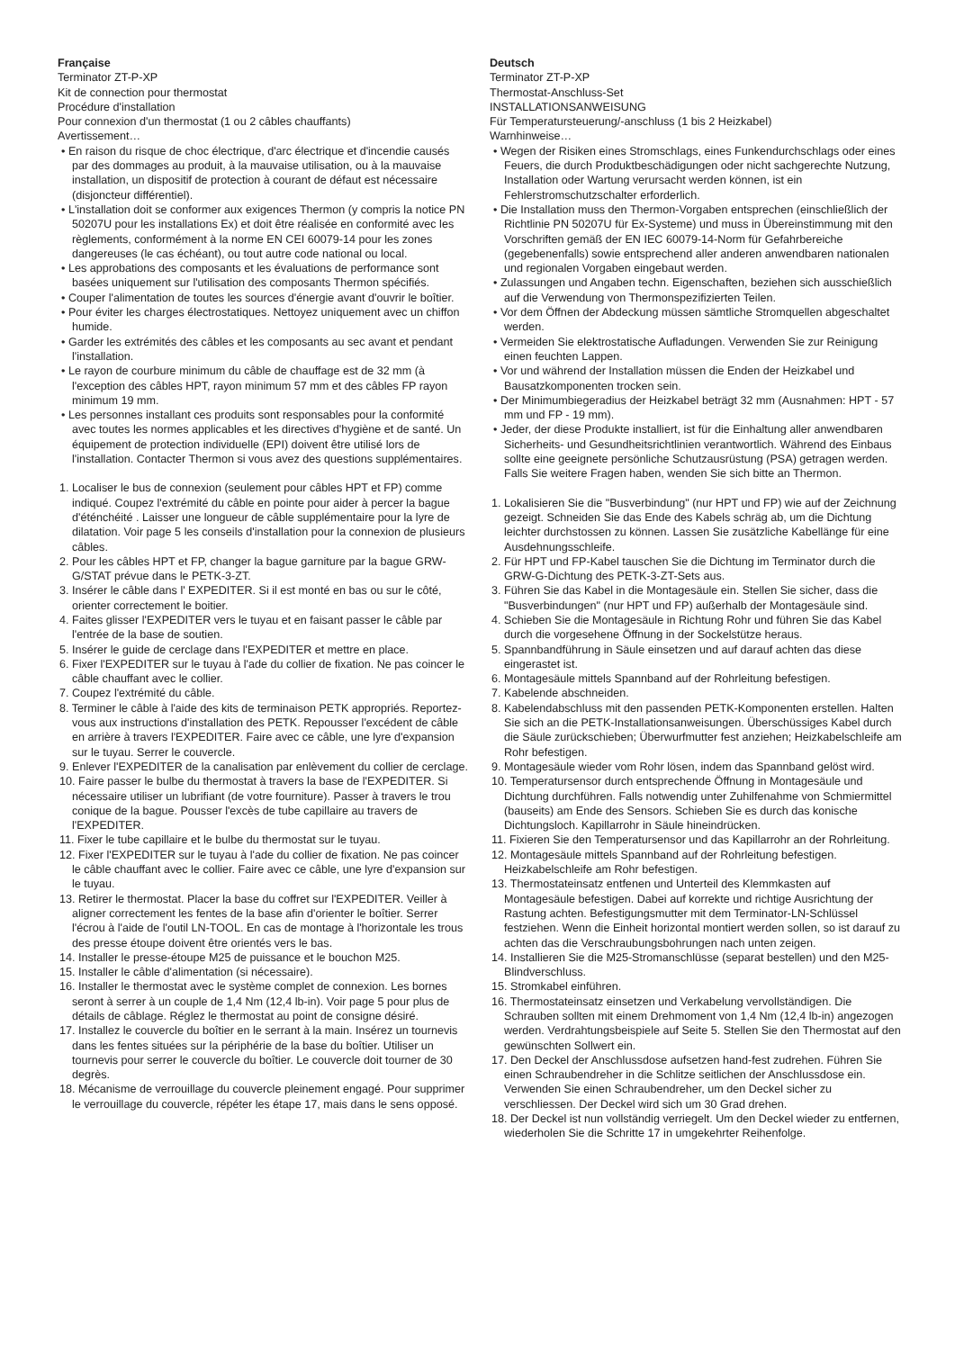Française
Terminator ZT-P-XP
Kit de connection pour thermostat
Procédure d'installation
Pour connexion d'un thermostat (1 ou 2 câbles chauffants)
Avertissement…
• En raison du risque de choc électrique, d'arc électrique et d'incendie causés par des dommages au produit, à la mauvaise utilisation, ou à la mauvaise installation, un dispositif de protection à courant de défaut est nécessaire (disjoncteur différentiel).
• L'installation doit se conformer aux exigences Thermon (y compris la notice PN 50207U pour les installations Ex) et doit être réalisée en conformité avec les règlements, conformément à la norme EN CEI 60079-14 pour les zones dangereuses (le cas échéant), ou tout autre code national ou local.
• Les approbations des composants et les évaluations de performance sont basées uniquement sur l'utilisation des composants Thermon spécifiés.
• Couper l'alimentation de toutes les sources d'énergie avant d'ouvrir le boîtier.
• Pour éviter les charges électrostatiques. Nettoyez uniquement avec un chiffon humide.
• Garder les extrémités des câbles et les composants au sec avant et pendant l'installation.
• Le rayon de courbure minimum du câble de chauffage est de 32 mm (à l'exception des câbles HPT, rayon minimum 57 mm et des câbles FP rayon minimum 19 mm.
• Les personnes installant ces produits sont responsables pour la conformité avec toutes les normes applicables et les directives d'hygiène et de santé. Un équipement de protection individuelle (EPI) doivent être utilisé lors de l'installation. Contacter Thermon si vous avez des questions supplémentaires.
1. Localiser le bus de connexion (seulement pour câbles HPT et FP) comme indiqué. Coupez l'extrémité du câble en pointe pour aider à percer la bague d'éténchéité . Laisser une longueur de câble supplémentaire pour la lyre de dilatation. Voir page 5 les conseils d'installation pour la connexion de plusieurs câbles.
2. Pour les câbles HPT et FP, changer la bague garniture par la bague GRW-G/STAT prévue dans le PETK-3-ZT.
3. Insérer le câble dans l' EXPEDITER. Si il est monté en bas ou sur le côté, orienter correctement le boitier.
4. Faites glisser l'EXPEDITER vers le tuyau et en faisant passer le câble par l'entrée de la base de soutien.
5. Insérer le guide de cerclage dans l'EXPEDITER et mettre en place.
6. Fixer l'EXPEDITER sur le tuyau à l'ade du collier de fixation. Ne pas coincer le câble chauffant avec le collier.
7. Coupez l'extrémité du câble.
8. Terminer le câble à l'aide des kits de terminaison PETK appropriés. Reportez-vous aux instructions d'installation des PETK. Repousser l'excédent de câble en arrière à travers l'EXPEDITER. Faire avec ce câble, une lyre d'expansion sur le tuyau. Serrer le couvercle.
9. Enlever l'EXPEDITER de la canalisation par enlèvement du collier de cerclage.
10. Faire passer le bulbe du thermostat à travers la base de l'EXPEDITER. Si nécessaire utiliser un lubrifiant (de votre fourniture). Passer à travers le trou conique de la bague. Pousser l'excès de tube capillaire au travers de l'EXPEDITER.
11. Fixer le tube capillaire et le bulbe du thermostat sur le tuyau.
12. Fixer l'EXPEDITER sur le tuyau à l'ade du collier de fixation. Ne pas coincer le câble chauffant avec le collier. Faire avec ce câble, une lyre d'expansion sur le tuyau.
13. Retirer le thermostat. Placer la base du coffret sur l'EXPEDITER. Veiller à aligner correctement les fentes de la base afin d'orienter le boîtier. Serrer l'écrou à l'aide de l'outil LN-TOOL. En cas de montage à l'horizontale les trous des presse étoupe doivent être orientés vers le bas.
14. Installer le presse-étoupe M25 de puissance et le bouchon M25.
15. Installer le câble d'alimentation (si nécessaire).
16. Installer le thermostat avec le système complet de connexion. Les bornes seront à serrer à un couple de 1,4 Nm (12,4 lb-in). Voir page 5 pour plus de détails de câblage. Réglez le thermostat au point de consigne désiré.
17. Installez le couvercle du boîtier en le serrant à la main. Insérez un tournevis dans les fentes situées sur la périphérie de la base du boîtier. Utiliser un tournevis pour serrer le couvercle du boîtier. Le couvercle doit tourner de 30 degrès.
18. Mécanisme de verrouillage du couvercle pleinement engagé. Pour supprimer le verrouillage du couvercle, répéter les étape 17, mais dans le sens opposé.
Deutsch
Terminator ZT-P-XP
Thermostat-Anschluss-Set
INSTALLATIONSANWEISUNG
Für Temperatursteuerung/-anschluss (1 bis 2 Heizkabel)
Warnhinweise…
• Wegen der Risiken eines Stromschlags, eines Funkendurchschlags oder eines Feuers, die durch Produktbeschädigungen oder nicht sachgerechte Nutzung, Installation oder Wartung verursacht werden können, ist ein Fehlerstromschutzschalter erforderlich.
• Die Installation muss den Thermon-Vorgaben entsprechen (einschließlich der Richtlinie PN 50207U für Ex-Systeme) und muss in Übereinstimmung mit den Vorschriften gemäß der EN IEC 60079-14-Norm für Gefahrbereiche (gegebenenfalls) sowie entsprechend aller anderen anwendbaren nationalen und regionalen Vorgaben eingebaut werden.
• Zulassungen und Angaben techn. Eigenschaften, beziehen sich ausschießlich auf die Verwendung von Thermonspezifizierten Teilen.
• Vor dem Öffnen der Abdeckung müssen sämtliche Stromquellen abgeschaltet werden.
• Vermeiden Sie elektrostatische Aufladungen. Verwenden Sie zur Reinigung einen feuchten Lappen.
• Vor und während der Installation müssen die Enden der Heizkabel und Bausatzkomponenten trocken sein.
• Der Minimumbiegeradius der Heizkabel beträgt 32 mm (Ausnahmen: HPT - 57 mm und FP - 19 mm).
• Jeder, der diese Produkte installiert, ist für die Einhaltung aller anwendbaren Sicherheits- und Gesundheitsrichtlinien verantwortlich. Während des Einbaus sollte eine geeignete persönliche Schutzausrüstung (PSA) getragen werden. Falls Sie weitere Fragen haben, wenden Sie sich bitte an Thermon.
1. Lokalisieren Sie die "Busverbindung" (nur HPT und FP) wie auf der Zeichnung gezeigt. Schneiden Sie das Ende des Kabels schräg ab, um die Dichtung leichter durchstossen zu können. Lassen Sie zusätzliche Kabellänge für eine Ausdehnungsschleife.
2. Für HPT und FP-Kabel tauschen Sie die Dichtung im Terminator durch die GRW-G-Dichtung des PETK-3-ZT-Sets aus.
3. Führen Sie das Kabel in die Montagesäule ein. Stellen Sie sicher, dass die "Busverbindungen" (nur HPT und FP) außerhalb der Montagesäule sind.
4. Schieben Sie die Montagesäule in Richtung Rohr und führen Sie das Kabel durch die vorgesehene Öffnung in der Sockelstütze heraus.
5. Spannbandführung in Säule einsetzen und auf darauf achten das diese eingerastet ist.
6. Montagesäule mittels Spannband auf der Rohrleitung befestigen.
7. Kabelende abschneiden.
8. Kabelendabschluss mit den passenden PETK-Komponenten erstellen. Halten Sie sich an die PETK-Installationsanweisungen. Überschüssiges Kabel durch die Säule zurückschieben; Überwurfmutter fest anziehen; Heizkabelschleife am Rohr befestigen.
9. Montagesäule wieder vom Rohr lösen, indem das Spannband gelöst wird.
10. Temperatursensor durch entsprechende Öffnung in Montagesäule und Dichtung durchführen. Falls notwendig unter Zuhilfenahme von Schmiermittel (bauseits) am Ende des Sensors. Schieben Sie es durch das konische Dichtungsloch. Kapillarrohr in Säule hineindrücken.
11. Fixieren Sie den Temperatursensor und das Kapillarrohr an der Rohrleitung.
12. Montagesäule mittels Spannband auf der Rohrleitung befestigen. Heizkabelschleife am Rohr befestigen.
13. Thermostateinsatz entfenen und Unterteil des Klemmkasten auf Montagesäule befestigen. Dabei auf korrekte und richtige Ausrichtung der Rastung achten. Befestigungsmutter mit dem Terminator-LN-Schlüssel festziehen. Wenn die Einheit horizontal montiert werden sollen, so ist darauf zu achten das die Verschraubungsbohrungen nach unten zeigen.
14. Installieren Sie die M25-Stromanschlüsse (separat bestellen) und den M25-Blindverschluss.
15. Stromkabel einführen.
16. Thermostateinsatz einsetzen und Verkabelung vervollständigen. Die Schrauben sollten mit einem Drehmoment von 1,4 Nm (12,4 lb-in) angezogen werden. Verdrahtungsbeispiele auf Seite 5. Stellen Sie den Thermostat auf den gewünschten Sollwert ein.
17. Den Deckel der Anschlussdose aufsetzen hand-fest zudrehen. Führen Sie einen Schraubendreher in die Schlitze seitlichen der Anschlussdose ein. Verwenden Sie einen Schraubendreher, um den Deckel sicher zu verschliessen. Der Deckel wird sich um 30 Grad drehen.
18. Der Deckel ist nun vollständig verriegelt. Um den Deckel wieder zu entfernen, wiederholen Sie die Schritte 17 in umgekehrter Reihenfolge.